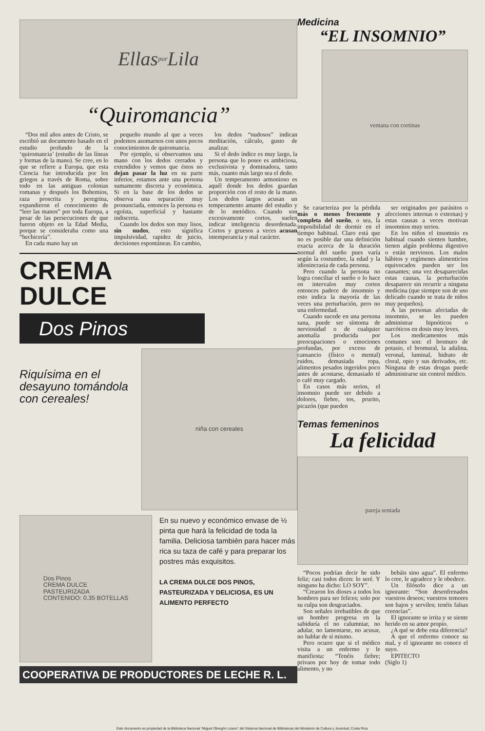Ellas por Lila
“Quiromancia”
“Dos mil años antes de Cristo, se escribió un documento basado en el estudio profundo de la ‘quiromancia’ (estudio de las líneas y formas de la mano). Se cree, en lo que se refiere a Europa, que esta Ciencia fue introducida por los griegos a través de Roma, sobre todo en las antiguas colonias romanas y después los Bohemios, raza proscrita y peregrina, expandieron el conocimiento de “leer las manos” por toda Europa, a pesar de las persecuciones de que fueron objeto en la Edad Media, porque se consideraba como una “hechicería”.
En cada mano hay un
pequeño mundo al que a veces podemos asomarnos con unos pocos conocimientos de quiromancia.
Por ejemplo, si observamos una mano con los dedos cerrados y extendidos y vemos que éstos no dejan pasar la luz en su parte inferior, estamos ante una persona sumamente discreta y económica. Si en la base de los dedos se observa una separación muy pronunciada, entonces la persona es egoísta, superficial y bastante indiscreta.
Cuando los dedos son muy lisos, sin nudos, esto significa impulsividad, rapidez de juicio, decisiones espontáneas. En cambio,
los dedos “nudosos” indican meditación, cálculo, gusto de analizar.
Si el dedo índice es muy largo, la persona que lo posee es ambiciosa, exclusivista y dominadora, tanto más, cuanto más largo sea el dedo.
Un temperamento armonioso es aquél donde los dedos guardan proporción con el resto de la mano. Los dedos largos acusan un temperamento amante del estudio y de lo metódico. Cuando son excesivamente cortos, suelen indicar inteligencia desordenada. Cortos y gruesos a veces acusan intemperancia y mal carácter.
CREMA
DULCE
Dos Pinos
Riquísima en el desayuno tomándola con cereales!
niña con cereales
Dos Pinos
CREMA DULCE
PASTEURIZADA
CONTENIDO: 0.35 BOTELLAS
En su nuevo y económico envase de ½ pinta que hará la felicidad de toda la familia. Deliciosa también para hacer más rica su taza de café y para preparar los postres más exquisitos.
LA CREMA DULCE DOS PINOS, PASTEURIZADA Y DELICIOSA, ES UN ALIMENTO PERFECTO
COOPERATIVA DE PRODUCTORES DE LECHE R. L.
Medicina
“EL INSOMNIO”
ventana con cortinas
Se caracteriza por la pérdida más o menos frecuente y completa del sueño, o sea, la imposibilidad de dormir en el tiempo habitual. Claro está que no es posible dar una definición exacta acerca de la duración normal del sueño pues varía según la costumbre, la edad y la idiosincrasia de cada persona.
Pero cuando la persona no logra conciliar el sueño o lo hace en intervalos muy cortos entonces padece de insomnio y esto indica la mayoría de las veces una perturbación, pero no una enfermedad.
Cuando sucede en una persona sana, puede ser síntoma de nerviosidad o de cualquier anomalía producida por preocupaciones o emociones profundas, por exceso de cansancio (físico o mental) ruidos, demasiada ropa, alimentos pesados ingeridos poco antes de acostarse, demasiado té o café muy cargado.
En casos más serios, el insomnio puede ser debido a dolores, fiebre, tos, prurito, picazón (que pueden
ser originados por parásitos o afecciones internas o externas) y estas causas a veces motivan insomnios muy serios.
En los niños el insomnio es habitual cuando sienten hambre, tienen algún problema digestivo o están nerviosos. Los malos hábitos y regímenes alimenticios equivocados pueden ser los causantes; una vez desaparecidas estas causas, la perturbación desaparece sin recurrir a ninguna medicina (que siempre son de uso delicado cuando se trata de niños muy pequeños).
A las personas afectadas de insomnio, se les pueden administrar hipnóticos o narcóticos en dosis muy leves.
Los medicamentos más comunes son: el bromuro de potasio, el bromural, la adalina, veronal, luminal, hidrato de cloral, opio y sus derivados, etc. Ninguna de estas drogas puede administrarse sin control médico.
Temas femeninos
La felicidad
pareja sentada
“Pocos podrían decir he sido feliz; casi todos dicen: lo seré. Y ninguno ha dicho: LO SOY”.
“Crearon los dioses a todos los hombres para ser felices; solo por su culpa son desgraciados.
Son señales irrebatibles de que un hombre progresa en la sabiduría el no calumniar, no adular, no lamentarse, no acusar, no hablar de sí mismo.
Pero ocurre que si el médico visita a un enfermo y le manifiesta: “Tenéis fiebre; privaos por hoy de tomar todo alimento, y no
bebáis sino agua”. El enfermo lo cree, le agradece y le obedece.
Un filósofo dice a un ignorante: “Son desenfrenados vuestros deseos; vuestros temores son bajos y serviles; tenéis falsas creencias”.
El ignorante se irrita y se siente herido en su amor propio.
¿A qué se debe esta diferencia?
A que el enfermo conoce su mal, y el ignorante no conoce el suyo.
EPITECTO
(Siglo 1)
Este documento es propiedad de la Biblioteca Nacional “Miguel Obregón Lizano” del Sistema Nacional de Bibliotecas del Ministerio de Cultura y Juventud, Costa Rica.